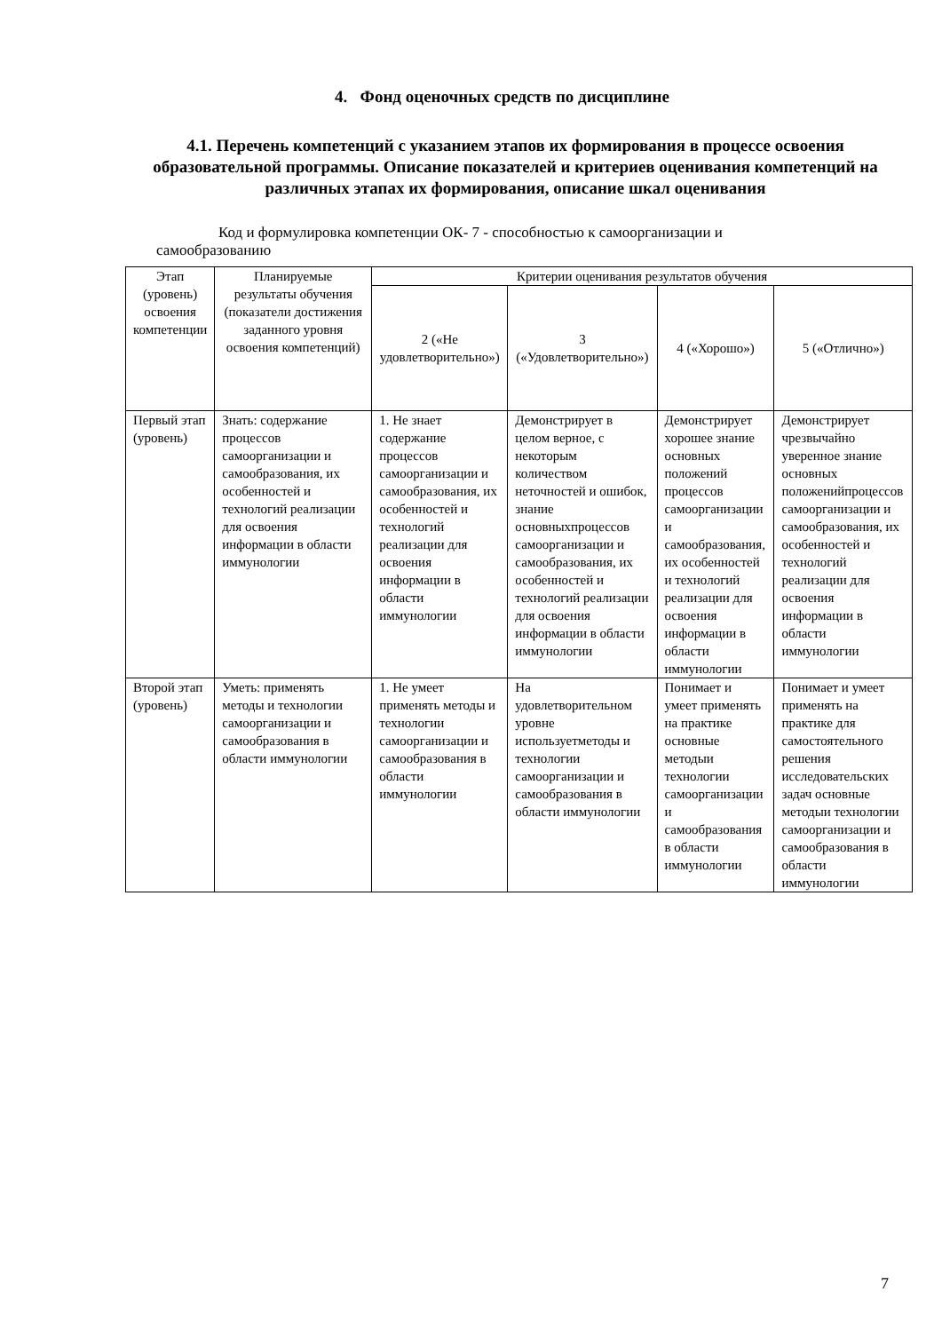4. Фонд оценочных средств по дисциплине
4.1. Перечень компетенций с указанием этапов их формирования в процессе освоения образовательной программы. Описание показателей и критериев оценивания компетенций на различных этапах их формирования, описание шкал оценивания
Код и формулировка компетенции ОК- 7 - способностью к самоорганизации и самообразованию
| Этап (уровень) освоения компетенции | Планируемые результаты обучения (показатели достижения заданного уровня освоения компетенций) | Критерии оценивания результатов обучения | | | |
| --- | --- | --- | --- | --- | --- |
| | | 2 («Не удовлетворительно») | 3 («Удовлетворительно») | 4 («Хорошо») | 5 («Отлично») |
| Первый этап (уровень) | Знать: содержание процессов самоорганизации и самообразования, их особенностей и технологий реализации для освоения информации в области иммунологии | 1. Не знает содержание процессов самоорганизации и самообразования, их особенностей и технологий реализации для освоения информации в области иммунологии | Демонстрирует в целом верное, с некоторым количеством неточностей и ошибок, знание основныхпроцессов самоорганизации и самообразования, их особенностей и технологий реализации для освоения информации в области иммунологии | Демонстрирует хорошее знание основных положений процессов самоорганизации и самообразования, их особенностей и технологий реализации для освоения информации в области иммунологии | Демонстрирует чрезвычайно уверенное знание основных положенийпроцессов самоорганизации и самообразования, их особенностей и технологий реализации для освоения информации в области иммунологии |
| Второй этап (уровень) | Уметь: применять методы и технологии самоорганизации и самообразования в области иммунологии | 1. Не умеет применять методы и технологии самоорганизации и самообразования в области иммунологии | На удовлетворительном уровне используетметоды и технологии самоорганизации и самообразования в области иммунологии | Понимает и умеет применять на практике основные методыи технологии самоорганизации и самообразования в области иммунологии | Понимает и умеет применять на практике для самостоятельного решения исследовательских задач основные методыи технологии самоорганизации и самообразования в области иммунологии |
7